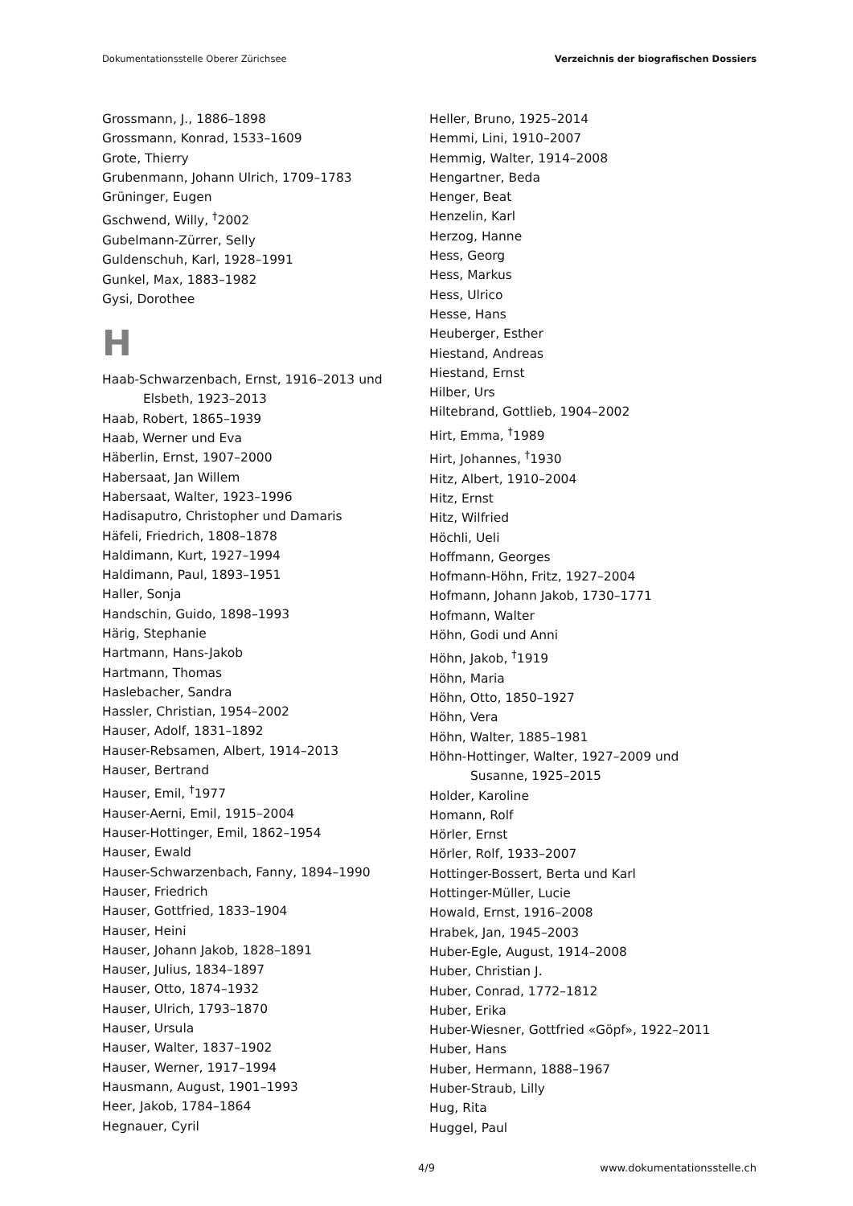Dokumentationsstelle Oberer Zürichsee Verzeichnis der biografischen Dossiers
Grossmann, J., 1886–1898
Grossmann, Konrad, 1533–1609
Grote, Thierry
Grubenmann, Johann Ulrich, 1709–1783
Grüninger, Eugen
Gschwend, Willy, <sup>†</sup>2002
Gubelmann-Zürrer, Selly
Guldenschuh, Karl, 1928–1991
Gunkel, Max, 1883–1982
Gysi, Dorothee
H
Haab-Schwarzenbach, Ernst, 1916–2013 und
Elsbeth, 1923–2013
Haab, Robert, 1865–1939
Haab, Werner und Eva
Häberlin, Ernst, 1907–2000
Habersaat, Jan Willem
Habersaat, Walter, 1923–1996
Hadisaputro, Christopher und Damaris
Häfeli, Friedrich, 1808–1878
Haldimann, Kurt, 1927–1994
Haldimann, Paul, 1893–1951
Haller, Sonja
Handschin, Guido, 1898–1993
Härig, Stephanie
Hartmann, Hans-Jakob
Hartmann, Thomas
Haslebacher, Sandra
Hassler, Christian, 1954–2002
Hauser, Adolf, 1831–1892
Hauser-Rebsamen, Albert, 1914–2013
Hauser, Bertrand
Hauser, Emil, <sup>†</sup>1977
Hauser-Aerni, Emil, 1915–2004
Hauser-Hottinger, Emil, 1862–1954
Hauser, Ewald
Hauser-Schwarzenbach, Fanny, 1894–1990
Hauser, Friedrich
Hauser, Gottfried, 1833–1904
Hauser, Heini
Hauser, Johann Jakob, 1828–1891
Hauser, Julius, 1834–1897
Hauser, Otto, 1874–1932
Hauser, Ulrich, 1793–1870
Hauser, Ursula
Hauser, Walter, 1837–1902
Hauser, Werner, 1917–1994
Hausmann, August, 1901–1993
Heer, Jakob, 1784–1864
Hegnauer, Cyril
Heller, Bruno, 1925–2014
Hemmi, Lini, 1910–2007
Hemmig, Walter, 1914–2008
Hengartner, Beda
Henger, Beat
Henzelin, Karl
Herzog, Hanne
Hess, Georg
Hess, Markus
Hess, Ulrico
Hesse, Hans
Heuberger, Esther
Hiestand, Andreas
Hiestand, Ernst
Hilber, Urs
Hiltebrand, Gottlieb, 1904–2002
Hirt, Emma, <sup>†</sup>1989
Hirt, Johannes, <sup>†</sup>1930
Hitz, Albert, 1910–2004
Hitz, Ernst
Hitz, Wilfried
Höchli, Ueli
Hoffmann, Georges
Hofmann-Höhn, Fritz, 1927–2004
Hofmann, Johann Jakob, 1730–1771
Hofmann, Walter
Höhn, Godi und Anni
Höhn, Jakob, <sup>†</sup>1919
Höhn, Maria
Höhn, Otto, 1850–1927
Höhn, Vera
Höhn, Walter, 1885–1981
Höhn-Hottinger, Walter, 1927–2009 und
Susanne, 1925–2015
Holder, Karoline
Homann, Rolf
Hörler, Ernst
Hörler, Rolf, 1933–2007
Hottinger-Bossert, Berta und Karl
Hottinger-Müller, Lucie
Howald, Ernst, 1916–2008
Hrabek, Jan, 1945–2003
Huber-Egle, August, 1914–2008
Huber, Christian J.
Huber, Conrad, 1772–1812
Huber, Erika
Huber-Wiesner, Gottfried «Göpf», 1922–2011
Huber, Hans
Huber, Hermann, 1888–1967
Huber-Straub, Lilly
Hug, Rita
Huggel, Paul
4/9 www.dokumentationsstelle.ch